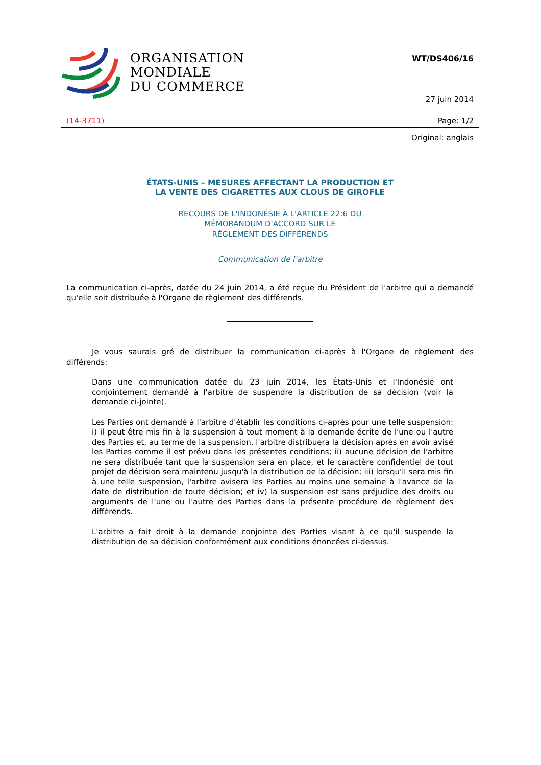ORGANISATION
MONDIALE
DU COMMERCE
WT/DS406/16
27 juin 2014
(14-3711) Page: 1/2
Original: anglais
ÉTATS-UNIS – MESURES AFFECTANT LA PRODUCTION ET
LA VENTE DES CIGARETTES AUX CLOUS DE GIROFLE
RECOURS DE L'INDONÉSIE À L'ARTICLE 22:6 DU
MÉMORANDUM D'ACCORD SUR LE
RÈGLEMENT DES DIFFÉRENDS
Communication de l'arbitre
La communication ci-après, datée du 24 juin 2014, a été reçue du Président de l'arbitre qui a demandé qu'elle soit distribuée à l'Organe de règlement des différends.
Je vous saurais gré de distribuer la communication ci-après à l'Organe de règlement des différends:
Dans une communication datée du 23 juin 2014, les États-Unis et l'Indonésie ont conjointement demandé à l'arbitre de suspendre la distribution de sa décision (voir la demande ci-jointe).
Les Parties ont demandé à l'arbitre d'établir les conditions ci-après pour une telle suspension: i) il peut être mis fin à la suspension à tout moment à la demande écrite de l'une ou l'autre des Parties et, au terme de la suspension, l'arbitre distribuera la décision après en avoir avisé les Parties comme il est prévu dans les présentes conditions; ii) aucune décision de l'arbitre ne sera distribuée tant que la suspension sera en place, et le caractère confidentiel de tout projet de décision sera maintenu jusqu'à la distribution de la décision; iii) lorsqu'il sera mis fin à une telle suspension, l'arbitre avisera les Parties au moins une semaine à l'avance de la date de distribution de toute décision; et iv) la suspension est sans préjudice des droits ou arguments de l'une ou l'autre des Parties dans la présente procédure de règlement des différends.
L'arbitre a fait droit à la demande conjointe des Parties visant à ce qu'il suspende la distribution de sa décision conformément aux conditions énoncées ci-dessus.